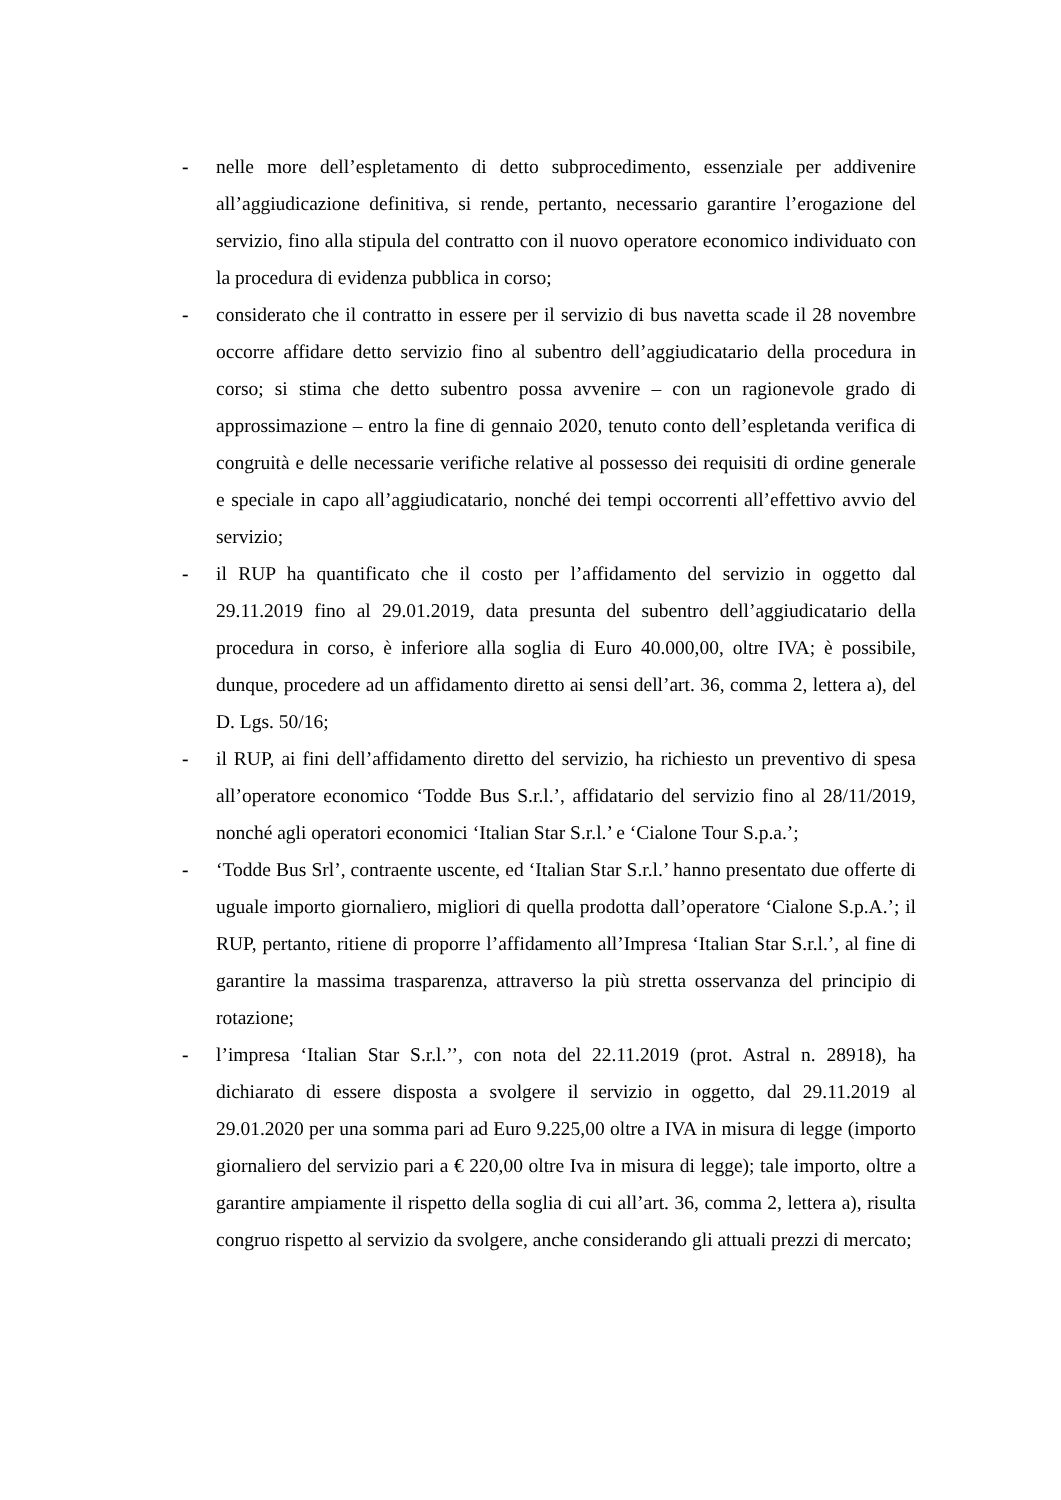- nelle more dell’espletamento di detto subprocedimento, essenziale per addivenire all’aggiudicazione definitiva, si rende, pertanto, necessario garantire l’erogazione del servizio, fino alla stipula del contratto con il nuovo operatore economico individuato con la procedura di evidenza pubblica in corso;
- considerato che il contratto in essere per il servizio di bus navetta scade il 28 novembre occorre affidare detto servizio fino al subentro dell’aggiudicatario della procedura in corso; si stima che detto subentro possa avvenire – con un ragionevole grado di approssimazione – entro la fine di gennaio 2020, tenuto conto dell’espletanda verifica di congruità e delle necessarie verifiche relative al possesso dei requisiti di ordine generale e speciale in capo all’aggiudicatario, nonché dei tempi occorrenti all’effettivo avvio del servizio;
- il RUP ha quantificato che il costo per l’affidamento del servizio in oggetto dal 29.11.2019 fino al 29.01.2019, data presunta del subentro dell’aggiudicatario della procedura in corso, è inferiore alla soglia di Euro 40.000,00, oltre IVA; è possibile, dunque, procedere ad un affidamento diretto ai sensi dell’art. 36, comma 2, lettera a), del D. Lgs. 50/16;
- il RUP, ai fini dell’affidamento diretto del servizio, ha richiesto un preventivo di spesa all’operatore economico ‘Todde Bus S.r.l.’, affidatario del servizio fino al 28/11/2019, nonché agli operatori economici ‘Italian Star S.r.l.’ e ‘Cialone Tour S.p.a.’;
- ‘Todde Bus Srl’, contraente uscente, ed ‘Italian Star S.r.l.’ hanno presentato due offerte di uguale importo giornaliero, migliori di quella prodotta dall’operatore ‘Cialone S.p.A.’; il RUP, pertanto, ritiene di proporre l’affidamento all’Impresa ‘Italian Star S.r.l.’, al fine di garantire la massima trasparenza, attraverso la più stretta osservanza del principio di rotazione;
- l’impresa ‘Italian Star S.r.l.’’, con nota del 22.11.2019 (prot. Astral n. 28918), ha dichiarato di essere disposta a svolgere il servizio in oggetto, dal 29.11.2019 al 29.01.2020 per una somma pari ad Euro 9.225,00 oltre a IVA in misura di legge (importo giornaliero del servizio pari a € 220,00 oltre Iva in misura di legge); tale importo, oltre a garantire ampiamente il rispetto della soglia di cui all’art. 36, comma 2, lettera a), risulta congruo rispetto al servizio da svolgere, anche considerando gli attuali prezzi di mercato;